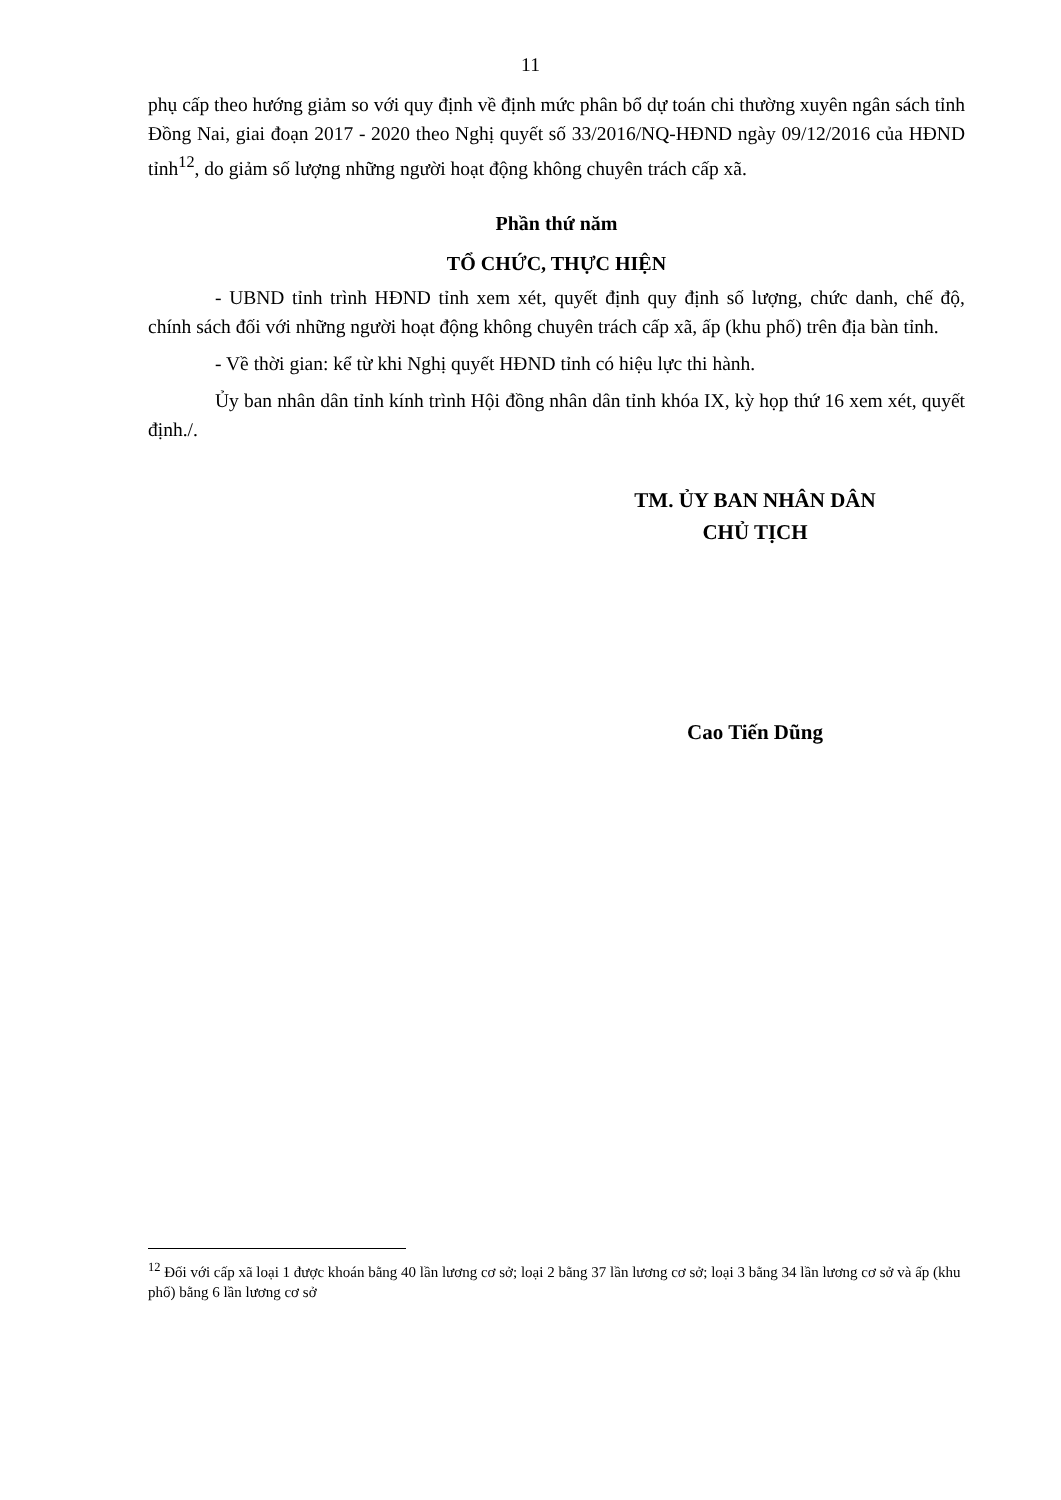11
phụ cấp theo hướng giảm so với quy định về định mức phân bổ dự toán chi thường xuyên ngân sách tỉnh Đồng Nai, giai đoạn 2017 - 2020 theo Nghị quyết số 33/2016/NQ-HĐND ngày 09/12/2016 của HĐND tỉnh<sup>12</sup>, do giảm số lượng những người hoạt động không chuyên trách cấp xã.
Phần thứ năm
TỔ CHỨC, THỰC HIỆN
- UBND tỉnh trình HĐND tỉnh xem xét, quyết định quy định số lượng, chức danh, chế độ, chính sách đối với những người hoạt động không chuyên trách cấp xã, ấp (khu phố) trên địa bàn tỉnh.
- Về thời gian: kể từ khi Nghị quyết HĐND tỉnh có hiệu lực thi hành.
Ủy ban nhân dân tỉnh kính trình Hội đồng nhân dân tỉnh khóa IX, kỳ họp thứ 16 xem xét, quyết định./.
TM. ỦY BAN NHÂN DÂN
CHỦ TỊCH
Cao Tiến Dũng
<sup>12</sup> Đối với cấp xã loại 1 được khoán bằng 40 lần lương cơ sở; loại 2 bằng 37 lần lương cơ sở; loại 3 bằng 34 lần lương cơ sở và ấp (khu phố) bằng 6 lần lương cơ sở